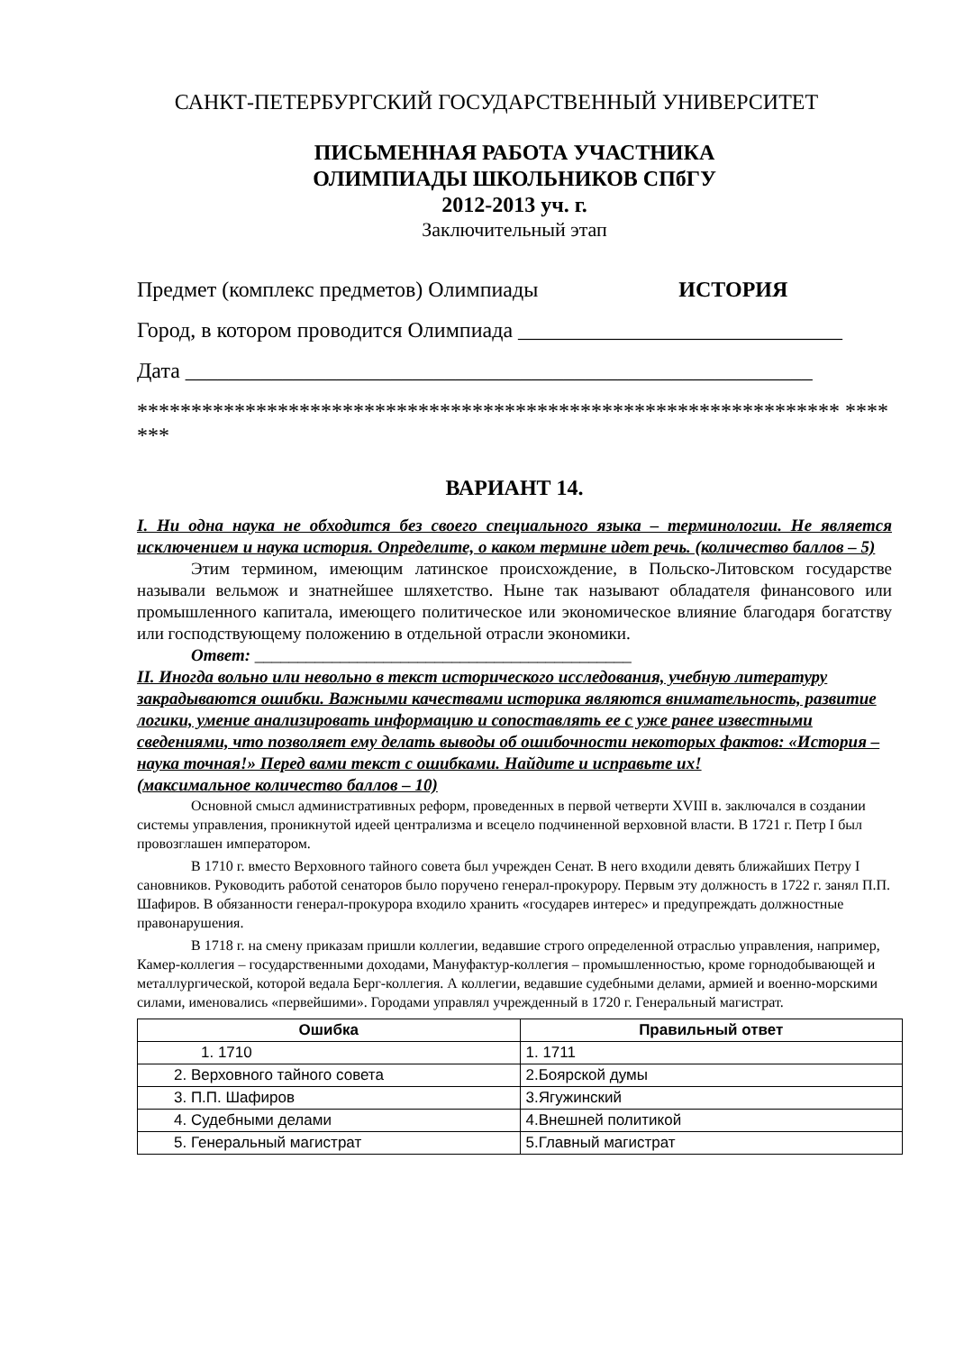САНКТ-ПЕТЕРБУРГСКИЙ ГОСУДАРСТВЕННЫЙ УНИВЕРСИТЕТ
ПИСЬМЕННАЯ РАБОТА УЧАСТНИКА
ОЛИМПИАДЫ ШКОЛЬНИКОВ СПбГУ
2012-2013 уч. г.
Заключительный этап
Предмет (комплекс предметов) Олимпиады ИСТОРИЯ
Город, в котором проводится Олимпиада ______________________________
Дата __________________________________________________________
***************************************************************** *******
ВАРИАНТ 14.
I. Ни одна наука не обходится без своего специального языка – терминологии. Не является исключением и наука история. Определите, о каком термине идет речь. (количество баллов – 5)
Этим термином, имеющим латинское происхождение, в Польско-Литовском государстве называли вельмож и знатнейшее шляхетство. Ныне так называют обладателя финансового или промышленного капитала, имеющего политическое или экономическое влияние благодаря богатству или господствующему положению в отдельной отрасли экономики.
Ответ: ____________________________________________
II. Иногда вольно или невольно в текст исторического исследования, учебную литературу закрадываются ошибки. Важными качествами историка являются внимательность, развитие логики, умение анализировать информацию и сопоставлять ее с уже ранее известными сведениями, что позволяет ему делать выводы об ошибочности некоторых фактов: «История – наука точная!» Перед вами текст с ошибками. Найдите и исправьте их!
(максимальное количество баллов – 10)
Основной смысл административных реформ, проведенных в первой четверти XVIII в. заключался в создании системы управления, проникнутой идеей централизма и всецело подчиненной верховной власти. В 1721 г. Петр I был провозглашен императором.
В 1710 г. вместо Верховного тайного совета был учрежден Сенат. В него входили девять ближайших Петру I сановников. Руководить работой сенаторов было поручено генерал-прокурору. Первым эту должность в 1722 г. занял П.П. Шафиров. В обязанности генерал-прокурора входило хранить «государев интерес» и предупреждать должностные правонарушения.
В 1718 г. на смену приказам пришли коллегии, ведавшие строго определенной отраслью управления, например, Камер-коллегия – государственными доходами, Мануфактур-коллегия – промышленностью, кроме горнодобывающей и металлургической, которой ведала Берг-коллегия. А коллегии, ведавшие судебными делами, армией и военно-морскими силами, именовались «первейшими». Городами управлял учрежденный в 1720 г. Генеральный магистрат.
| Ошибка | Правильный ответ |
| --- | --- |
| 1. 1710 | 1. 1711 |
| 2. Верховного тайного совета | 2.Боярской думы |
| 3. П.П. Шафиров | 3.Ягужинский |
| 4. Судебными делами | 4.Внешней политикой |
| 5. Генеральный магистрат | 5.Главный магистрат |